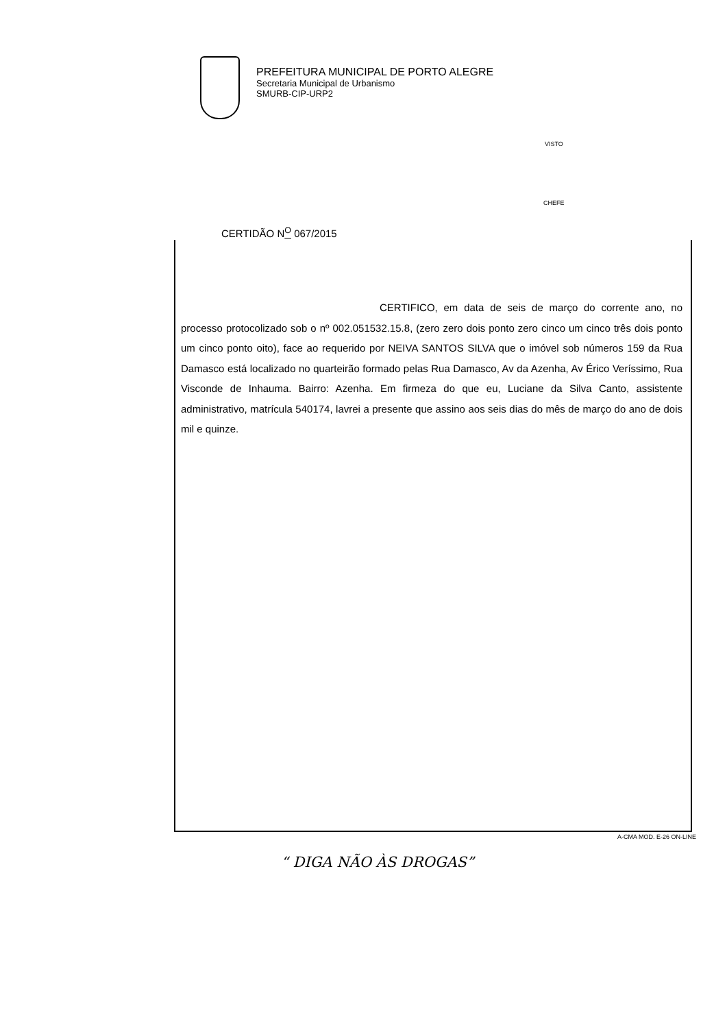PREFEITURA MUNICIPAL DE PORTO ALEGRE
Secretaria Municipal de Urbanismo
SMURB-CIP-URP2
VISTO
CHEFE
CERTIDÃO N<sup>O</sup> 067/2015
CERTIFICO, em data de seis de março do corrente ano, no processo protocolizado sob o nº 002.051532.15.8, (zero zero dois ponto zero cinco um cinco três dois ponto um cinco ponto oito), face ao requerido por NEIVA SANTOS SILVA que o imóvel sob números 159 da Rua Damasco está localizado no quarteirão formado pelas Rua Damasco, Av da Azenha, Av Érico Veríssimo, Rua Visconde de Inhauma. Bairro: Azenha. Em firmeza do que eu, Luciane da Silva Canto, assistente administrativo, matrícula 540174, lavrei a presente que assino aos seis dias do mês de março do ano de dois mil e quinze.
A-CMA MOD. E-26 ON-LINE
“ DIGA NÃO ÀS DROGAS”